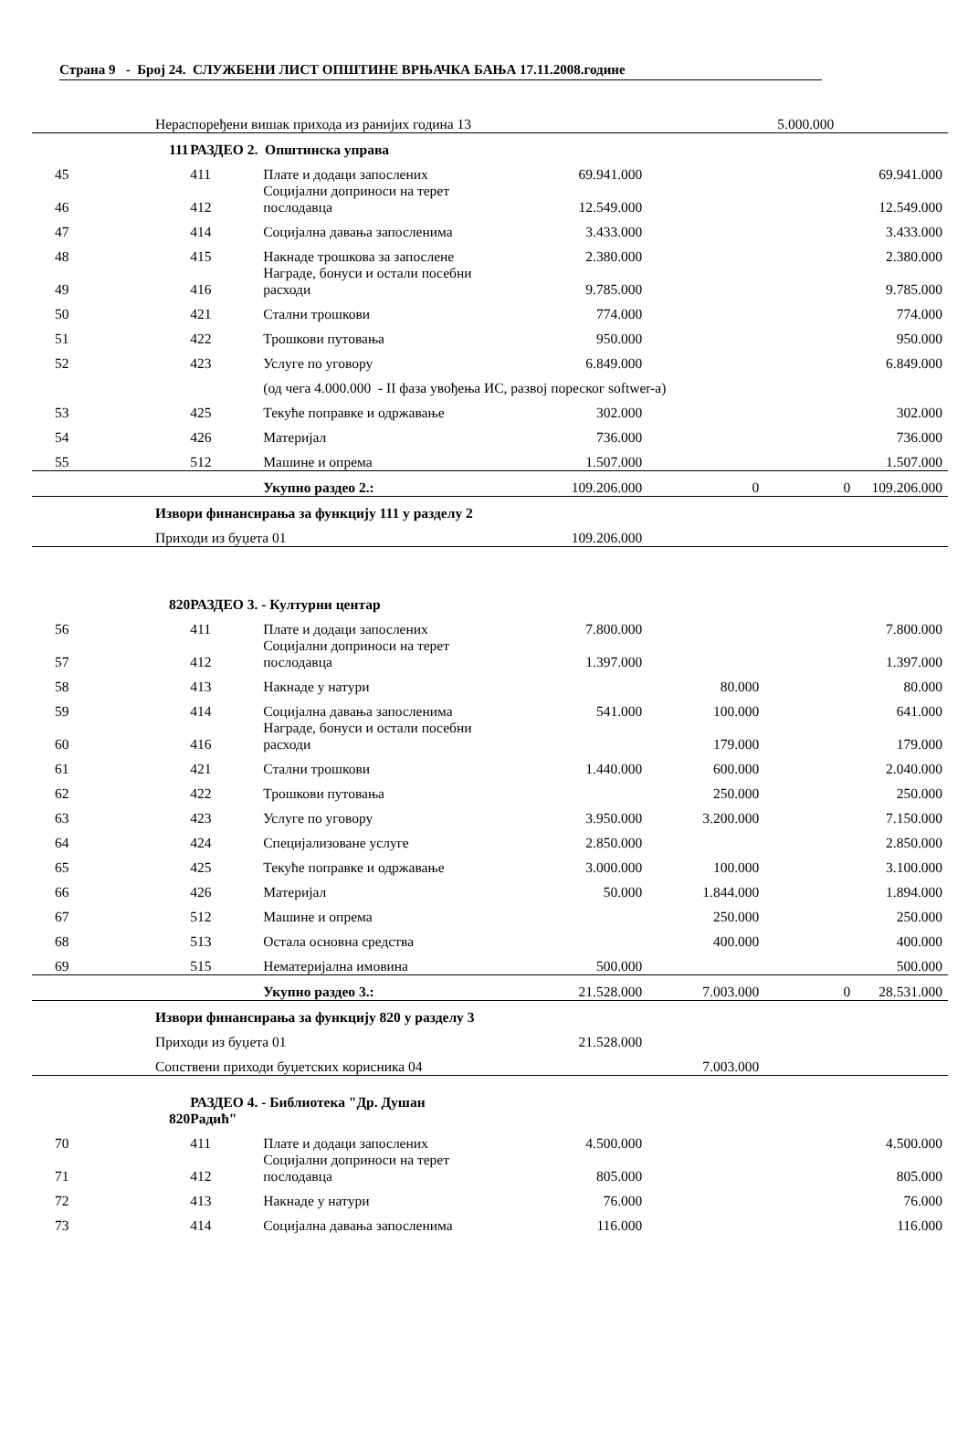Страна 9 - Број 24. СЛУЖБЕНИ ЛИСТ ОПШТИНЕ ВРЊАЧКА БАЊА 17.11.2008.године
| | Нераспоређени вишак прихода из ранијих година 13 | | | | | 5.000.000 | |
| | 111 | РАЗДЕО 2. Општинска управа | | | | | |
| 45 | | 411 | Плате и додаци запослених | 69.941.000 | | | 69.941.000 |
| 46 | | 412 | Социјални доприноси на терет послодавца | 12.549.000 | | | 12.549.000 |
| 47 | | 414 | Социјална давања запосленима | 3.433.000 | | | 3.433.000 |
| 48 | | 415 | Накнаде трошкова за запослене | 2.380.000 | | | 2.380.000 |
| 49 | | 416 | Награде, бонуси и остали посебни расходи | 9.785.000 | | | 9.785.000 |
| 50 | | 421 | Стални трошкови | 774.000 | | | 774.000 |
| 51 | | 422 | Трошкови путовања | 950.000 | | | 950.000 |
| 52 | | 423 | Услуге по уговору | 6.849.000 | | | 6.849.000 |
| | | | (од чега 4.000.000 - II фаза увођења ИС, развој пореског softwer-a) | | | | |
| 53 | | 425 | Текуће поправке и одржавање | 302.000 | | | 302.000 |
| 54 | | 426 | Материјал | 736.000 | | | 736.000 |
| 55 | | 512 | Машине и опрема | 1.507.000 | | | 1.507.000 |
| | | | Укупно раздео 2.: | 109.206.000 | 0 | 0 | 109.206.000 |
| | Извори финансирања за функцију 111 у разделу 2 | | | | | | |
| | Приходи из буџета 01 | | | 109.206.000 | | | |
| | 820 | РАЗДЕО 3. - Културни центар | | | | | |
| 56 | | 411 | Плате и додаци запослених | 7.800.000 | | | 7.800.000 |
| 57 | | 412 | Социјални доприноси на терет послодавца | 1.397.000 | | | 1.397.000 |
| 58 | | 413 | Накнаде у натури | | 80.000 | | 80.000 |
| 59 | | 414 | Социјална давања запосленима | 541.000 | 100.000 | | 641.000 |
| 60 | | 416 | Награде, бонуси и остали посебни расходи | | 179.000 | | 179.000 |
| 61 | | 421 | Стални трошкови | 1.440.000 | 600.000 | | 2.040.000 |
| 62 | | 422 | Трошкови путовања | | 250.000 | | 250.000 |
| 63 | | 423 | Услуге по уговору | 3.950.000 | 3.200.000 | | 7.150.000 |
| 64 | | 424 | Специјализоване услуге | 2.850.000 | | | 2.850.000 |
| 65 | | 425 | Текуће поправке и одржавање | 3.000.000 | 100.000 | | 3.100.000 |
| 66 | | 426 | Материјал | 50.000 | 1.844.000 | | 1.894.000 |
| 67 | | 512 | Машине и опрема | | 250.000 | | 250.000 |
| 68 | | 513 | Остала основна средства | | 400.000 | | 400.000 |
| 69 | | 515 | Нематеријална имовина | 500.000 | | | 500.000 |
| | | | Укупно раздео 3.: | 21.528.000 | 7.003.000 | 0 | 28.531.000 |
| | Извори финансирања за функцију 820 у разделу 3 | | | | | | |
| | Приходи из буџета 01 | | | 21.528.000 | | | |
| | Сопствени приходи буџетских корисника 04 | | | | 7.003.000 | | |
| | 820 | РАЗДЕО 4. - Библиотека "Др. Душан Радић" | | | | | |
| 70 | | 411 | Плате и додаци запослених | 4.500.000 | | | 4.500.000 |
| 71 | | 412 | Социјални доприноси на терет послодавца | 805.000 | | | 805.000 |
| 72 | | 413 | Накнаде у натури | 76.000 | | | 76.000 |
| 73 | | 414 | Социјална давања запосленима | 116.000 | | | 116.000 |